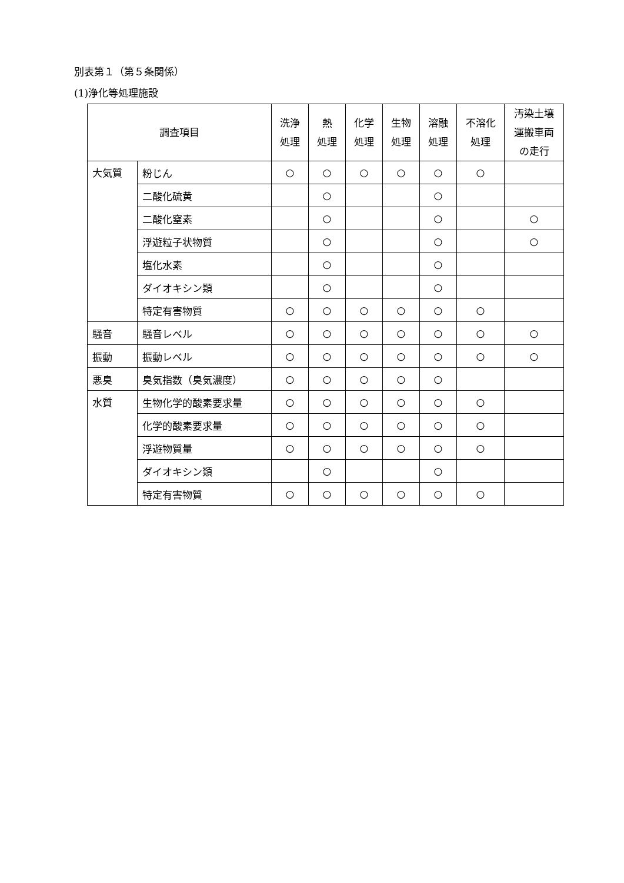別表第１（第５条関係）
(1)浄化等処理施設
| 調査項目 | | 洗浄 処理 | 熱 処理 | 化学 処理 | 生物 処理 | 溶融 処理 | 不溶化 処理 | 汚染土壌 運搬車両 の走行 |
| --- | --- | --- | --- | --- | --- | --- | --- | --- |
| 大気質 | 粉じん | ○ | ○ | ○ | ○ | ○ | ○ | |
| | 二酸化硫黄 | | ○ | | | ○ | | |
| | 二酸化窒素 | | ○ | | | ○ | | ○ |
| | 浮遊粒子状物質 | | ○ | | | ○ | | ○ |
| | 塩化水素 | | ○ | | | ○ | | |
| | ダイオキシン類 | | ○ | | | ○ | | |
| | 特定有害物質 | ○ | ○ | ○ | ○ | ○ | ○ | |
| 騒音 | 騒音レベル | ○ | ○ | ○ | ○ | ○ | ○ | ○ |
| 振動 | 振動レベル | ○ | ○ | ○ | ○ | ○ | ○ | ○ |
| 悪臭 | 臭気指数（臭気濃度） | ○ | ○ | ○ | ○ | ○ | | |
| 水質 | 生物化学的酸素要求量 | ○ | ○ | ○ | ○ | ○ | ○ | |
| | 化学的酸素要求量 | ○ | ○ | ○ | ○ | ○ | ○ | |
| | 浮遊物質量 | ○ | ○ | ○ | ○ | ○ | ○ | |
| | ダイオキシン類 | | ○ | | | ○ | | |
| | 特定有害物質 | ○ | ○ | ○ | ○ | ○ | ○ | |